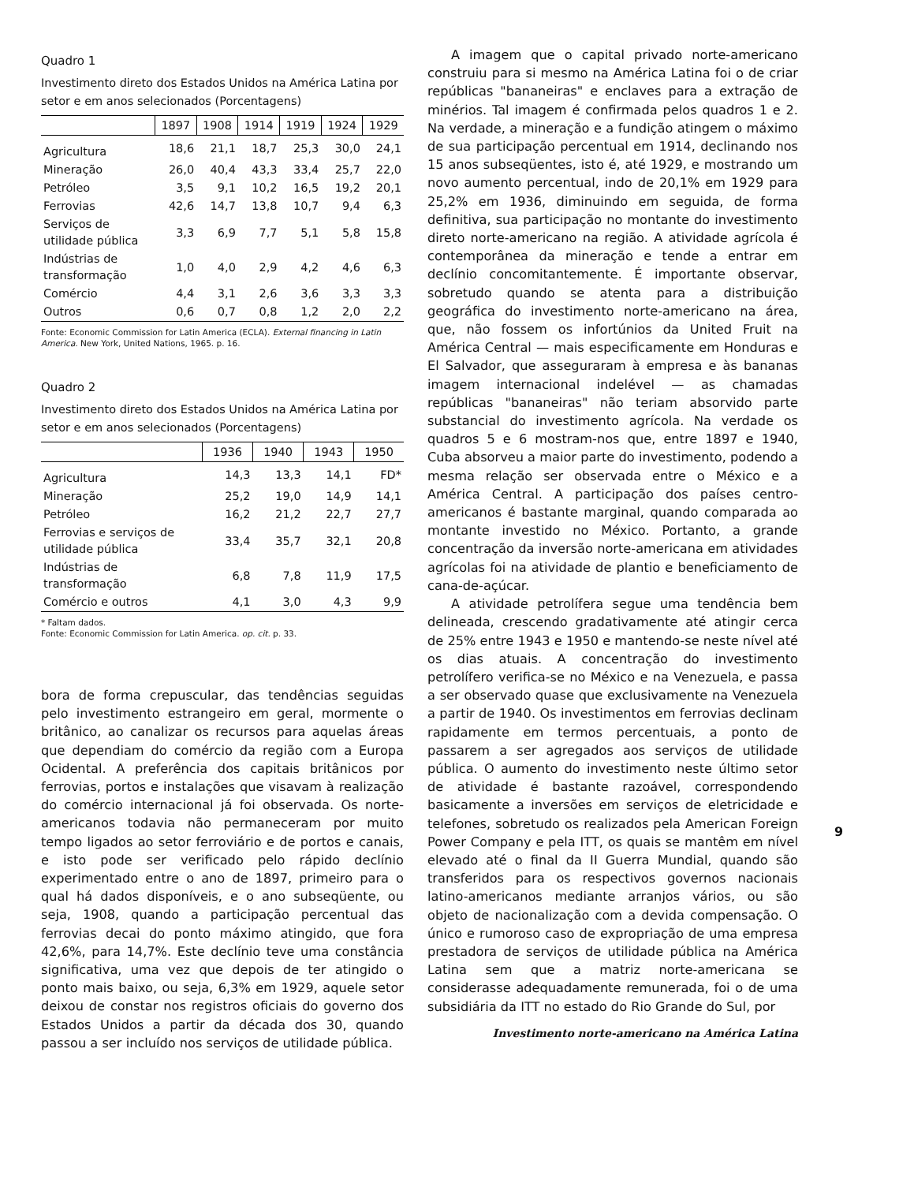Quadro 1
Investimento direto dos Estados Unidos na América Latina por setor e em anos selecionados (Porcentagens)
| | 1897 | 1908 | 1914 | 1919 | 1924 | 1929 |
| --- | --- | --- | --- | --- | --- | --- |
| Agricultura | 18,6 | 21,1 | 18,7 | 25,3 | 30,0 | 24,1 |
| Mineração | 26,0 | 40,4 | 43,3 | 33,4 | 25,7 | 22,0 |
| Petróleo | 3,5 | 9,1 | 10,2 | 16,5 | 19,2 | 20,1 |
| Ferrovias | 42,6 | 14,7 | 13,8 | 10,7 | 9,4 | 6,3 |
| Serviços de utilidade pública | 3,3 | 6,9 | 7,7 | 5,1 | 5,8 | 15,8 |
| Indústrias de transformação | 1,0 | 4,0 | 2,9 | 4,2 | 4,6 | 6,3 |
| Comércio | 4,4 | 3,1 | 2,6 | 3,6 | 3,3 | 3,3 |
| Outros | 0,6 | 0,7 | 0,8 | 1,2 | 2,0 | 2,2 |
Fonte: Economic Commission for Latin America (ECLA). External financing in Latin America. New York, United Nations, 1965. p. 16.
Quadro 2
Investimento direto dos Estados Unidos na América Latina por setor e em anos selecionados (Porcentagens)
| | 1936 | 1940 | 1943 | 1950 |
| --- | --- | --- | --- | --- |
| Agricultura | 14,3 | 13,3 | 14,1 | FD* |
| Mineração | 25,2 | 19,0 | 14,9 | 14,1 |
| Petróleo | 16,2 | 21,2 | 22,7 | 27,7 |
| Ferrovias e serviços de utilidade pública | 33,4 | 35,7 | 32,1 | 20,8 |
| Indústrias de transformação | 6,8 | 7,8 | 11,9 | 17,5 |
| Comércio e outros | 4,1 | 3,0 | 4,3 | 9,9 |
* Faltam dados.
Fonte: Economic Commission for Latin America. op. cit. p. 33.
bora de forma crepuscular, das tendências seguidas pelo investimento estrangeiro em geral, mormente o britânico, ao canalizar os recursos para aquelas áreas que dependiam do comércio da região com a Europa Ocidental. A preferência dos capitais britânicos por ferrovias, portos e instalações que visavam à realização do comércio internacional já foi observada. Os norte-americanos todavia não permaneceram por muito tempo ligados ao setor ferroviário e de portos e canais, e isto pode ser verificado pelo rápido declínio experimentado entre o ano de 1897, primeiro para o qual há dados disponíveis, e o ano subseqüente, ou seja, 1908, quando a participação percentual das ferrovias decai do ponto máximo atingido, que fora 42,6%, para 14,7%. Este declínio teve uma constância significativa, uma vez que depois de ter atingido o ponto mais baixo, ou seja, 6,3% em 1929, aquele setor deixou de constar nos registros oficiais do governo dos Estados Unidos a partir da década dos 30, quando passou a ser incluído nos serviços de utilidade pública.
A imagem que o capital privado norte-americano construiu para si mesmo na América Latina foi o de criar repúblicas "bananeiras" e enclaves para a extração de minérios. Tal imagem é confirmada pelos quadros 1 e 2. Na verdade, a mineração e a fundição atingem o máximo de sua participação percentual em 1914, declinando nos 15 anos subseqüentes, isto é, até 1929, e mostrando um novo aumento percentual, indo de 20,1% em 1929 para 25,2% em 1936, diminuindo em seguida, de forma definitiva, sua participação no montante do investimento direto norte-americano na região. A atividade agrícola é contemporânea da mineração e tende a entrar em declínio concomitantemente. É importante observar, sobretudo quando se atenta para a distribuição geográfica do investimento norte-americano na área, que, não fossem os infortúnios da United Fruit na América Central — mais especificamente em Honduras e El Salvador, que asseguraram à empresa e às bananas imagem internacional indelével — as chamadas repúblicas "bananeiras" não teriam absorvido parte substancial do investimento agrícola. Na verdade os quadros 5 e 6 mostram-nos que, entre 1897 e 1940, Cuba absorveu a maior parte do investimento, podendo a mesma relação ser observada entre o México e a América Central. A participação dos países centro-americanos é bastante marginal, quando comparada ao montante investido no México. Portanto, a grande concentração da inversão norte-americana em atividades agrícolas foi na atividade de plantio e beneficiamento de cana-de-açúcar.
A atividade petrolífera segue uma tendência bem delineada, crescendo gradativamente até atingir cerca de 25% entre 1943 e 1950 e mantendo-se neste nível até os dias atuais. A concentração do investimento petrolífero verifica-se no México e na Venezuela, e passa a ser observado quase que exclusivamente na Venezuela a partir de 1940. Os investimentos em ferrovias declinam rapidamente em termos percentuais, a ponto de passarem a ser agregados aos serviços de utilidade pública. O aumento do investimento neste último setor de atividade é bastante razoável, correspondendo basicamente a inversões em serviços de eletricidade e telefones, sobretudo os realizados pela American Foreign Power Company e pela ITT, os quais se mantêm em nível elevado até o final da II Guerra Mundial, quando são transferidos para os respectivos governos nacionais latino-americanos mediante arranjos vários, ou são objeto de nacionalização com a devida compensação. O único e rumoroso caso de expropriação de uma empresa prestadora de serviços de utilidade pública na América Latina sem que a matriz norte-americana se considerasse adequadamente remunerada, foi o de uma subsidiária da ITT no estado do Rio Grande do Sul, por
Investimento norte-americano na América Latina
9